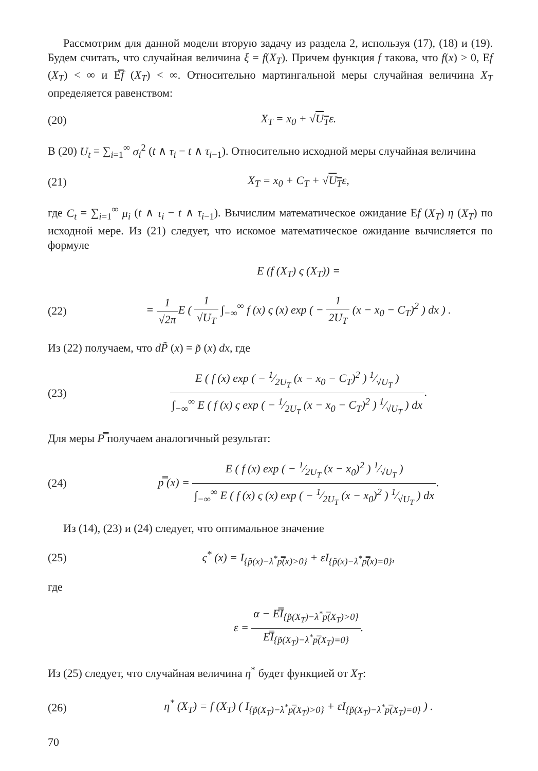Рассмотрим для данной модели вторую задачу из раздела 2, используя (17), (18) и (19). Будем считать, что случайная величина ξ = f(X<sub>T</sub>). Причем функция f такова, что f(x) > 0, Ef (X<sub>T</sub>) < ∞ и E̿f (X<sub>T</sub>) < ∞. Относительно мартингальной меры случайная величина X<sub>T</sub> определяется равенством:
(20) X<sub>T</sub> = x<sub>0</sub> + √U<sub>T</sub>ε.
В (20) U<sub>t</sub> = ∑<sub>i=1</sub><sup>∞</sup> σ<sub>i</sub><sup>2</sup> (t ∧ τ<sub>i</sub> − t ∧ τ<sub>i−1</sub>). Относительно исходной меры случайная величина
(21) X<sub>T</sub> = x<sub>0</sub> + C<sub>T</sub> + √U<sub>T</sub>ε,
где C<sub>t</sub> = ∑<sub>i=1</sub><sup>∞</sup> μ<sub>i</sub> (t ∧ τ<sub>i</sub> − t ∧ τ<sub>i−1</sub>). Вычислим математическое ожидание Ef (X<sub>T</sub>) η (X<sub>T</sub>) по исходной мере. Из (21) следует, что искомое математическое ожидание вычисляется по формуле
E (f (X<sub>T</sub>) ς (X<sub>T</sub>)) =
(22)
= 1 √2π E ( 1 √U<sub>T</sub> ∫<sub>−∞</sub><sup>∞</sup> f (x) ς (x) exp ( − 1 2U<sub>T</sub> (x − x<sub>0</sub> − C<sub>T</sub>)<sup>2</sup> ) dx ) .
Из (22) получаем, что dP̃ (x) = p̃ (x) dx, где
(23)
E ( f (x) exp ( − 1⁄2U<sub>T</sub> (x − x<sub>0</sub> − C<sub>T</sub>)<sup>2</sup> ) 1⁄√U<sub>T</sub> ) ∫<sub>−∞</sub><sup>∞</sup> E ( f (x) ς exp ( − 1⁄2U<sub>T</sub> (x − x<sub>0</sub> − C<sub>T</sub>)<sup>2</sup> ) 1⁄√U<sub>T</sub> ) dx.
Для меры P̿ получаем аналогичный результат:
(24)
p̿ (x) = E ( f (x) exp ( − 1⁄2U<sub>T</sub> (x − x<sub>0</sub>)<sup>2</sup> ) 1⁄√U<sub>T</sub> ) ∫<sub>−∞</sub><sup>∞</sup> E ( f (x) ς (x) exp ( − 1⁄2U<sub>T</sub> (x − x<sub>0</sub>)<sup>2</sup> ) 1⁄√U<sub>T</sub> ) dx.
Из (14), (23) и (24) следует, что оптимальное значение
(25)
ς<sup>*</sup> (x) = I<sub>{p̃(x)−λ<sup>*</sup>p̿(x)>0}</sub> + εI<sub>{p̃(x)−λ<sup>*</sup>p̿(x)=0}</sub>,
где
ε = α − E̿I<sub>{p̃(X<sub>T</sub>)−λ<sup>*</sup>p̿(X<sub>T</sub>)>0}</sub> E̿I<sub>{p̃(X<sub>T</sub>)−λ<sup>*</sup>p̿(X<sub>T</sub>)=0}</sub>.
Из (25) следует, что случайная величина η<sup>*</sup> будет функцией от X<sub>T</sub>:
(26)
η<sup>*</sup> (X<sub>T</sub>) = f (X<sub>T</sub>) ( I<sub>{p̃(X<sub>T</sub>)−λ<sup>*</sup>p̿(X<sub>T</sub>)>0}</sub> + εI<sub>{p̃(X<sub>T</sub>)−λ<sup>*</sup>p̿(X<sub>T</sub>)=0}</sub> ) .
70